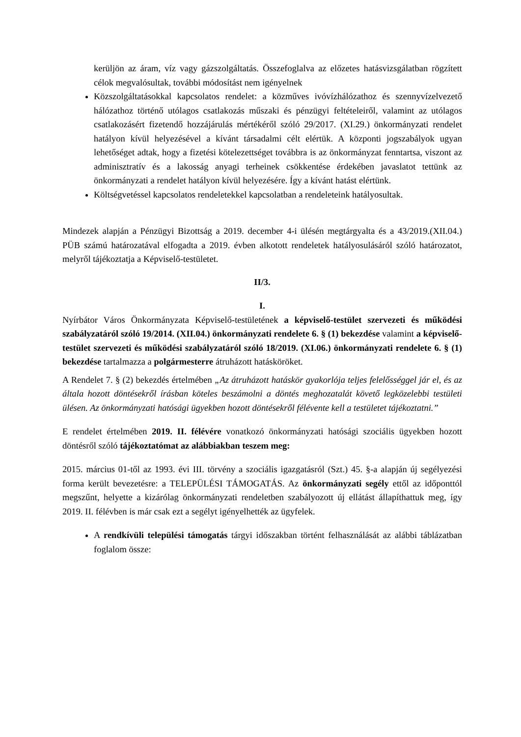kerüljön az áram, víz vagy gázszolgáltatás. Összefoglalva az előzetes hatásvizsgálatban rögzített célok megvalósultak, további módosítást nem igényelnek
Közszolgáltatásokkal kapcsolatos rendelet: a közműves ivóvízhálózathoz és szennyvízelvezető hálózathoz történő utólagos csatlakozás műszaki és pénzügyi feltételeiről, valamint az utólagos csatlakozásért fizetendő hozzájárulás mértékéről szóló 29/2017. (XI.29.) önkormányzati rendelet hatályon kívül helyezésével a kívánt társadalmi célt elértük. A központi jogszabályok ugyan lehetőséget adtak, hogy a fizetési kötelezettséget továbbra is az önkormányzat fenntartsa, viszont az adminisztratív és a lakosság anyagi terheinek csökkentése érdekében javaslatot tettünk az önkormányzati a rendelet hatályon kívül helyezésére. Így a kívánt hatást elértünk.
Költségvetéssel kapcsolatos rendeletekkel kapcsolatban a rendeleteink hatályosultak.
Mindezek alapján a Pénzügyi Bizottság a 2019. december 4-i ülésén megtárgyalta és a 43/2019.(XII.04.) PÜB számú határozatával elfogadta a 2019. évben alkotott rendeletek hatályosulásáról szóló határozatot, melyről tájékoztatja a Képviselő-testületet.
II/3.
I.
Nyírbátor Város Önkormányzata Képviselő-testületének a képviselő-testület szervezeti és működési szabályzatáról szóló 19/2014. (XII.04.) önkormányzati rendelete 6. § (1) bekezdése valamint a képviselő-testület szervezeti és működési szabályzatáról szóló 18/2019. (XI.06.) önkormányzati rendelete 6. § (1) bekezdése tartalmazza a polgármesterre átruházott hatásköröket.
A Rendelet 7. § (2) bekezdés értelmében „Az átruházott hatáskör gyakorlója teljes felelősséggel jár el, és az általa hozott döntésekről írásban köteles beszámolni a döntés meghozatalát követő legközelebbi testületi ülésen. Az önkormányzati hatósági ügyekben hozott döntésekről félévente kell a testületet tájékoztatni.”
E rendelet értelmében 2019. II. félévére vonatkozó önkormányzati hatósági szociális ügyekben hozott döntésről szóló tájékoztatómat az alábbiakban teszem meg:
2015. március 01-től az 1993. évi III. törvény a szociális igazgatásról (Szt.) 45. §-a alapján új segélyezési forma került bevezetésre: a TELEPÜLÉSI TÁMOGATÁS. Az önkormányzati segély ettől az időponttól megszűnt, helyette a kizárólag önkormányzati rendeletben szabályozott új ellátást állapíthattuk meg, így 2019. II. félévben is már csak ezt a segélyt igényelhették az ügyfelek.
A rendkívüli települési támogatás tárgyi időszakban történt felhasználását az alábbi táblázatban foglalom össze: